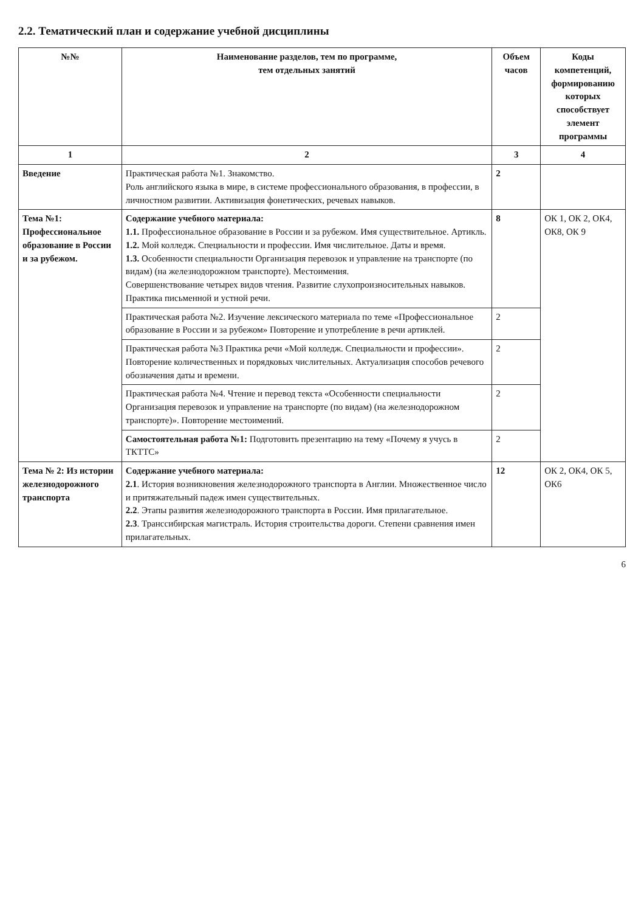2.2. Тематический план и содержание учебной дисциплины
| №№ | Наименование разделов, тем по программе, тем отдельных занятий | Объем часов | Коды компетенций, формированию которых способствует элемент программы |
| --- | --- | --- | --- |
| 1 | 2 | 3 | 4 |
| Введение | Практическая работа №1. Знакомство. Роль английского языка в мире, в системе профессионального образования, в профессии, в личностном развитии. Активизация фонетических, речевых навыков. | 2 | |
| Тема №1: Профессиональное образование в России и за рубежом. | Содержание учебного материала: 1.1. Профессиональное образование в России и за рубежом. Имя существительное. Артикль. 1.2. Мой колледж. Специальности и профессии. Имя числительное. Даты и время. 1.3. Особенности специальности Организация перевозок и управление на транспорте (по видам) (на железнодорожном транспорте). Местоимения. Совершенствование четырех видов чтения. Развитие слухопроизносительных навыков. Практика письменной и устной речи. | 8 | ОК 1, ОК 2, ОК4, ОК8, ОК 9 |
| | Практическая работа №2. Изучение лексического материала по теме «Профессиональное образование в России и за рубежом» Повторение и употребление в речи артиклей. | 2 | |
| | Практическая работа №3 Практика речи «Мой колледж. Специальности и профессии». Повторение количественных и порядковых числительных. Актуализация способов речевого обозначения даты и времени. | 2 | |
| | Практическая работа №4. Чтение и перевод текста «Особенности специальности Организация перевозок и управление на транспорте (по видам) (на железнодорожном транспорте)». Повторение местоимений. | 2 | |
| | Самостоятельная работа №1: Подготовить презентацию на тему «Почему я учусь в ТКТТС» | 2 | |
| Тема № 2: Из истории железнодорожного транспорта | Содержание учебного материала: 2.1 . История возникновения железнодорожного транспорта в Англии. Множественное число и притяжательный падеж имен существительных. 2.2 . Этапы развития железнодорожного транспорта в России. Имя прилагательное. 2.3 . Транссибирская магистраль. История строительства дороги. Степени сравнения имен прилагательных. | 12 | ОК 2, ОК4, ОК 5, ОК6 |
6